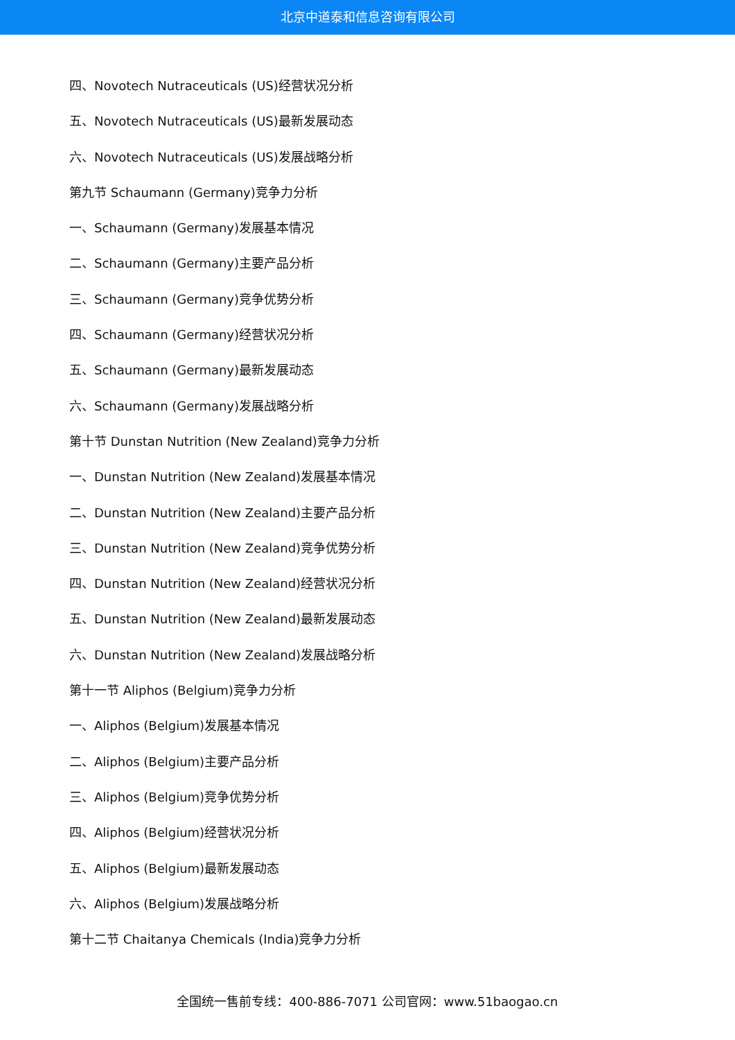北京中道泰和信息咨询有限公司
四、Novotech Nutraceuticals (US)经营状况分析
五、Novotech Nutraceuticals (US)最新发展动态
六、Novotech Nutraceuticals (US)发展战略分析
第九节 Schaumann (Germany)竞争力分析
一、Schaumann (Germany)发展基本情况
二、Schaumann (Germany)主要产品分析
三、Schaumann (Germany)竞争优势分析
四、Schaumann (Germany)经营状况分析
五、Schaumann (Germany)最新发展动态
六、Schaumann (Germany)发展战略分析
第十节 Dunstan Nutrition (New Zealand)竞争力分析
一、Dunstan Nutrition (New Zealand)发展基本情况
二、Dunstan Nutrition (New Zealand)主要产品分析
三、Dunstan Nutrition (New Zealand)竞争优势分析
四、Dunstan Nutrition (New Zealand)经营状况分析
五、Dunstan Nutrition (New Zealand)最新发展动态
六、Dunstan Nutrition (New Zealand)发展战略分析
第十一节 Aliphos (Belgium)竞争力分析
一、Aliphos (Belgium)发展基本情况
二、Aliphos (Belgium)主要产品分析
三、Aliphos (Belgium)竞争优势分析
四、Aliphos (Belgium)经营状况分析
五、Aliphos (Belgium)最新发展动态
六、Aliphos (Belgium)发展战略分析
第十二节 Chaitanya Chemicals (India)竞争力分析
全国统一售前专线：400-886-7071 公司官网：www.51baogao.cn